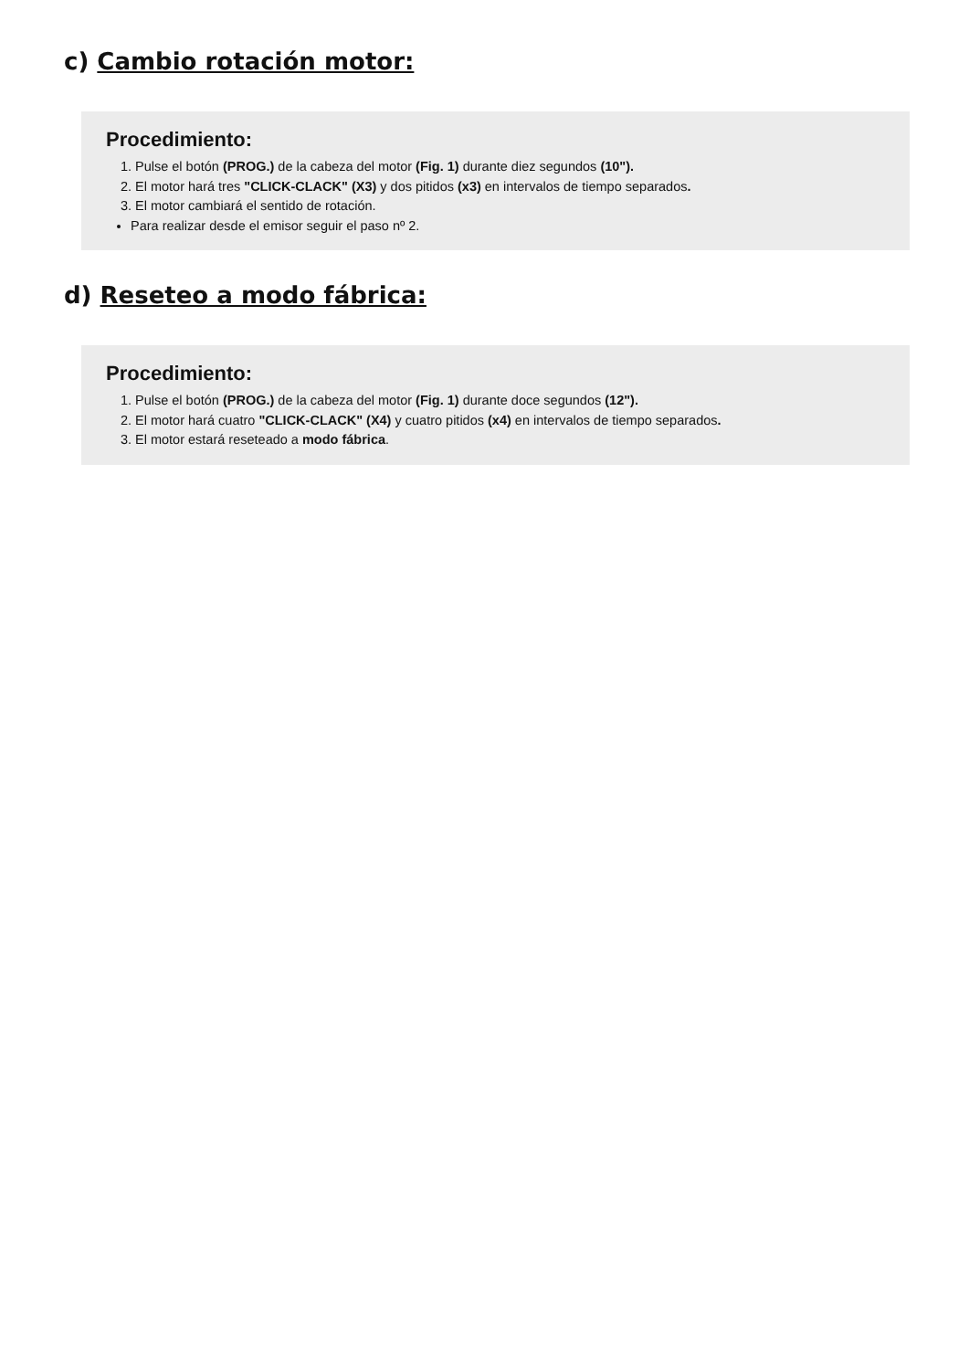c) Cambio rotación motor:
Procedimiento:
1. Pulse el botón (PROG.) de la cabeza del motor (Fig. 1) durante diez segundos (10").
2. El motor hará tres "CLICK-CLACK" (X3) y dos pitidos (x3) en intervalos de tiempo separados.
3. El motor cambiará el sentido de rotación.
Para realizar desde el emisor seguir el paso nº 2.
d) Reseteo a modo fábrica:
Procedimiento:
1. Pulse el botón (PROG.) de la cabeza del motor (Fig. 1) durante doce segundos (12").
2. El motor hará cuatro "CLICK-CLACK" (X4) y cuatro pitidos (x4) en intervalos de tiempo separados.
3. El motor estará reseteado a modo fábrica.